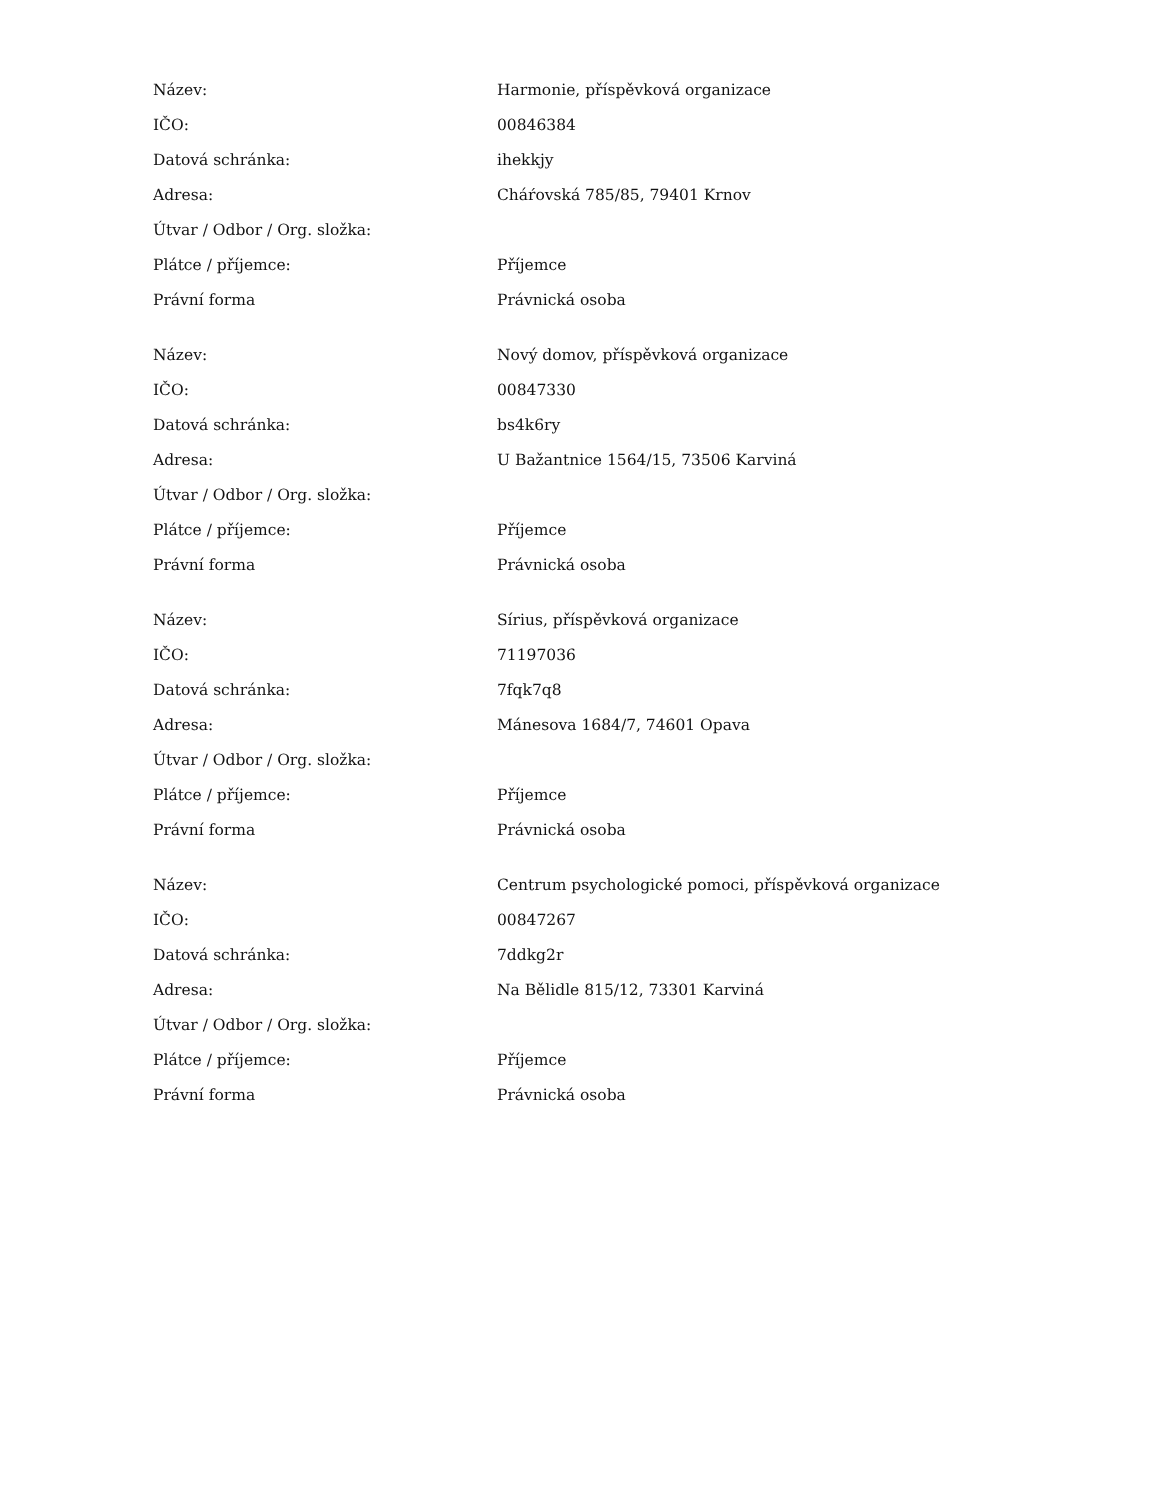| Název: | Harmonie, příspěvková organizace |
| IČO: | 00846384 |
| Datová schránka: | ihekkjy |
| Adresa: | Cháŕovská 785/85, 79401 Krnov |
| Útvar / Odbor / Org. složka: | |
| Plátce / příjemce: | Příjemce |
| Právní forma | Právnická osoba |
| Název: | Nový domov, příspěvková organizace |
| IČO: | 00847330 |
| Datová schránka: | bs4k6ry |
| Adresa: | U Bažantnice 1564/15, 73506 Karviná |
| Útvar / Odbor / Org. složka: | |
| Plátce / příjemce: | Příjemce |
| Právní forma | Právnická osoba |
| Název: | Sírius, příspěvková organizace |
| IČO: | 71197036 |
| Datová schránka: | 7fqk7q8 |
| Adresa: | Mánesova 1684/7, 74601 Opava |
| Útvar / Odbor / Org. složka: | |
| Plátce / příjemce: | Příjemce |
| Právní forma | Právnická osoba |
| Název: | Centrum psychologické pomoci, příspěvková organizace |
| IČO: | 00847267 |
| Datová schránka: | 7ddkg2r |
| Adresa: | Na Bělidle 815/12, 73301 Karviná |
| Útvar / Odbor / Org. složka: | |
| Plátce / příjemce: | Příjemce |
| Právní forma | Právnická osoba |